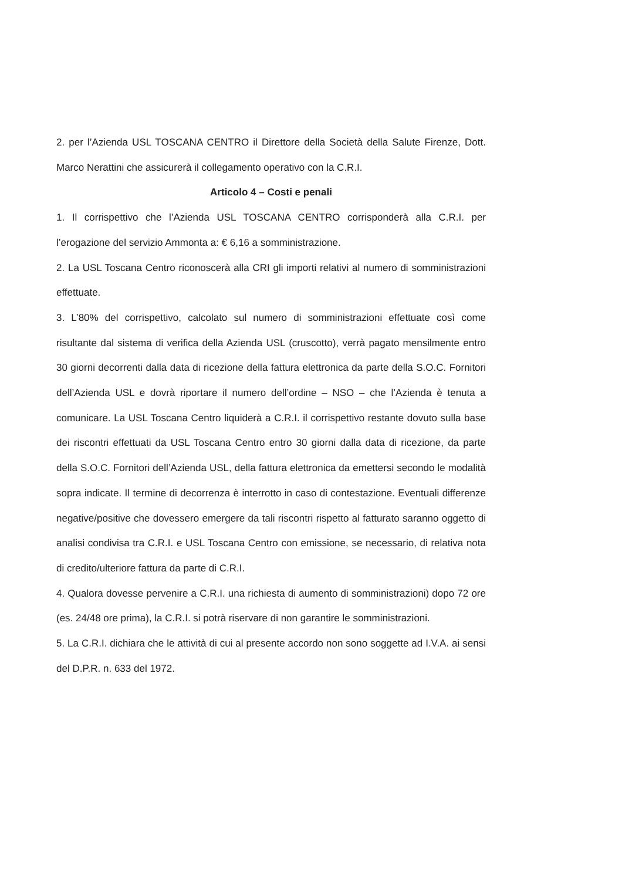2. per l’Azienda USL TOSCANA CENTRO il Direttore della Società della Salute Firenze, Dott. Marco Nerattini che assicurerà il collegamento operativo con la C.R.I.
Articolo 4 – Costi e penali
1. Il corrispettivo che l’Azienda USL TOSCANA CENTRO corrisponderà alla C.R.I. per l’erogazione del servizio Ammonta a: € 6,16 a somministrazione.
2. La USL Toscana Centro riconoscerà alla CRI gli importi relativi al numero di somministrazioni effettuate.
3. L’80% del corrispettivo, calcolato sul numero di somministrazioni effettuate così come risultante dal sistema di verifica della Azienda USL (cruscotto), verrà pagato mensilmente entro 30 giorni decorrenti dalla data di ricezione della fattura elettronica da parte della S.O.C. Fornitori dell’Azienda USL e dovrà riportare il numero dell’ordine – NSO – che l’Azienda è tenuta a comunicare. La USL Toscana Centro liquiderà a C.R.I. il corrispettivo restante dovuto sulla base dei riscontri effettuati da USL Toscana Centro entro 30 giorni dalla data di ricezione, da parte della S.O.C. Fornitori dell’Azienda USL, della fattura elettronica da emettersi secondo le modalità sopra indicate. Il termine di decorrenza è interrotto in caso di contestazione. Eventuali differenze negative/positive che dovessero emergere da tali riscontri rispetto al fatturato saranno oggetto di analisi condivisa tra C.R.I. e USL Toscana Centro con emissione, se necessario, di relativa nota di credito/ulteriore fattura da parte di C.R.I.
4. Qualora dovesse pervenire a C.R.I. una richiesta di aumento di somministrazioni) dopo 72 ore (es. 24/48 ore prima), la C.R.I. si potrà riservare di non garantire le somministrazioni.
5. La C.R.I. dichiara che le attività di cui al presente accordo non sono soggette ad I.V.A. ai sensi del D.P.R. n. 633 del 1972.